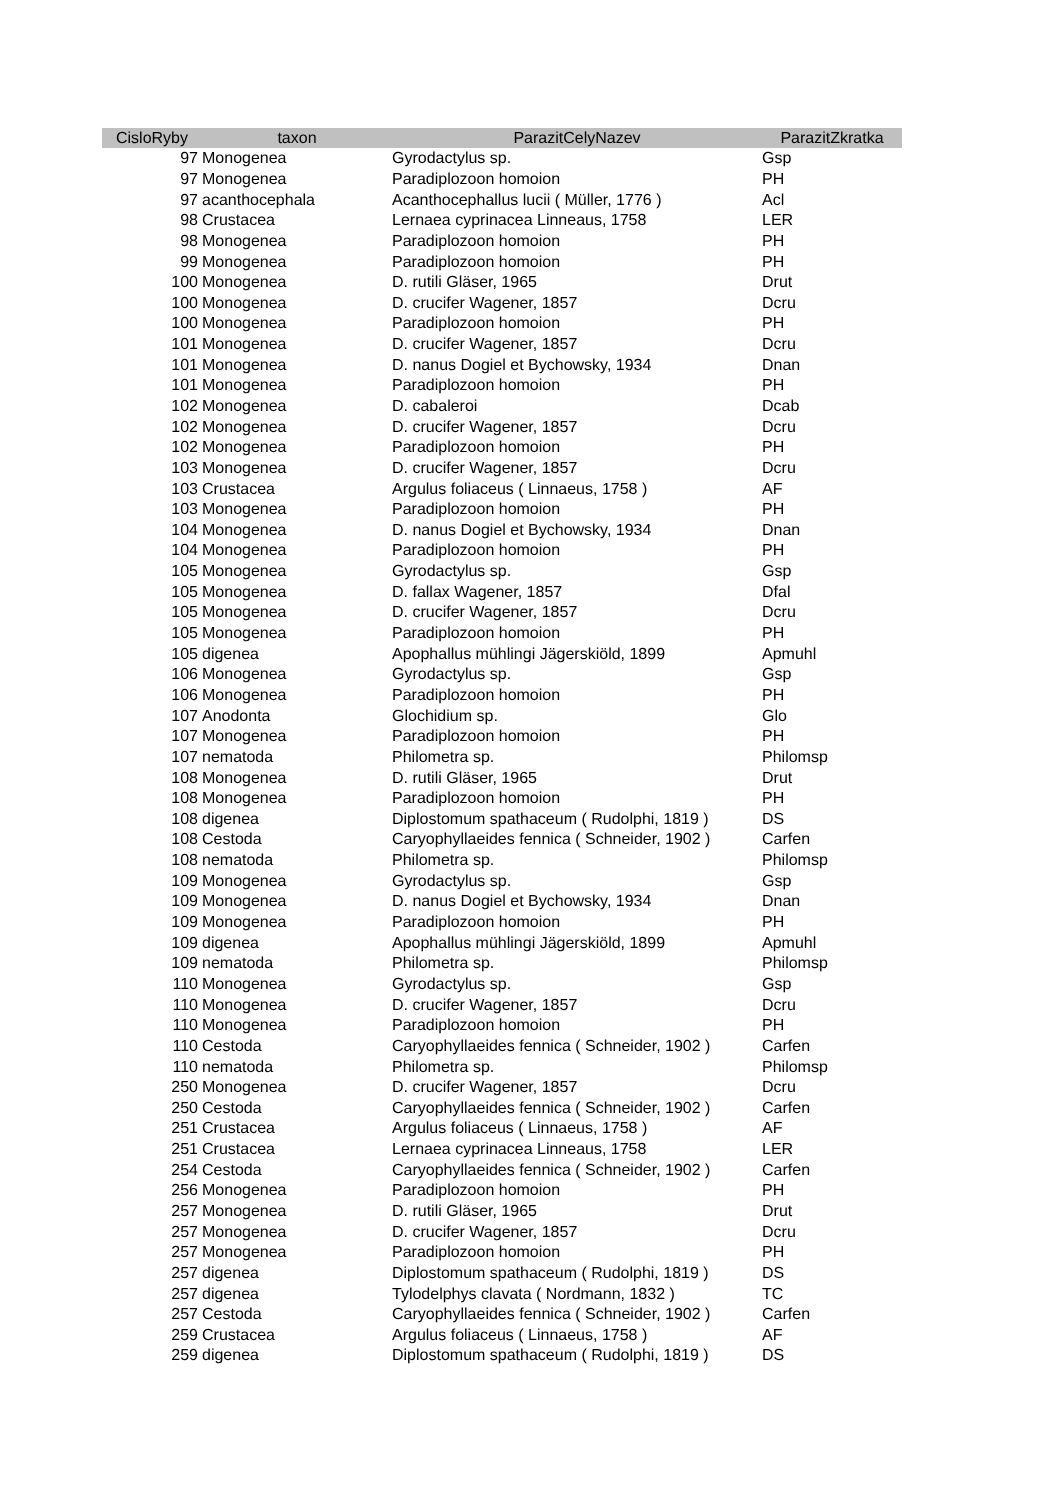| CisloRyby | taxon | ParazitCelyNazev | ParazitZkratka |
| --- | --- | --- | --- |
| 97 | Monogenea | Gyrodactylus sp. | Gsp |
| 97 | Monogenea | Paradiplozoon homoion | PH |
| 97 | acanthocephala | Acanthocephallus lucii ( Müller, 1776 ) | Acl |
| 98 | Crustacea | Lernaea cyprinacea Linneaus, 1758 | LER |
| 98 | Monogenea | Paradiplozoon homoion | PH |
| 99 | Monogenea | Paradiplozoon homoion | PH |
| 100 | Monogenea | D. rutili Gläser, 1965 | Drut |
| 100 | Monogenea | D. crucifer Wagener, 1857 | Dcru |
| 100 | Monogenea | Paradiplozoon homoion | PH |
| 101 | Monogenea | D. crucifer Wagener, 1857 | Dcru |
| 101 | Monogenea | D. nanus Dogiel et Bychowsky, 1934 | Dnan |
| 101 | Monogenea | Paradiplozoon homoion | PH |
| 102 | Monogenea | D. cabaleroi | Dcab |
| 102 | Monogenea | D. crucifer Wagener, 1857 | Dcru |
| 102 | Monogenea | Paradiplozoon homoion | PH |
| 103 | Monogenea | D. crucifer Wagener, 1857 | Dcru |
| 103 | Crustacea | Argulus foliaceus ( Linnaeus, 1758 ) | AF |
| 103 | Monogenea | Paradiplozoon homoion | PH |
| 104 | Monogenea | D. nanus Dogiel et Bychowsky, 1934 | Dnan |
| 104 | Monogenea | Paradiplozoon homoion | PH |
| 105 | Monogenea | Gyrodactylus sp. | Gsp |
| 105 | Monogenea | D. fallax Wagener, 1857 | Dfal |
| 105 | Monogenea | D. crucifer Wagener, 1857 | Dcru |
| 105 | Monogenea | Paradiplozoon homoion | PH |
| 105 | digenea | Apophallus mühlingi Jägerskiöld, 1899 | Apmuhl |
| 106 | Monogenea | Gyrodactylus sp. | Gsp |
| 106 | Monogenea | Paradiplozoon homoion | PH |
| 107 | Anodonta | Glochidium sp. | Glo |
| 107 | Monogenea | Paradiplozoon homoion | PH |
| 107 | nematoda | Philometra sp. | Philomsp |
| 108 | Monogenea | D. rutili Gläser, 1965 | Drut |
| 108 | Monogenea | Paradiplozoon homoion | PH |
| 108 | digenea | Diplostomum spathaceum ( Rudolphi, 1819 ) | DS |
| 108 | Cestoda | Caryophyllaeides fennica ( Schneider, 1902 ) | Carfen |
| 108 | nematoda | Philometra sp. | Philomsp |
| 109 | Monogenea | Gyrodactylus sp. | Gsp |
| 109 | Monogenea | D. nanus Dogiel et Bychowsky, 1934 | Dnan |
| 109 | Monogenea | Paradiplozoon homoion | PH |
| 109 | digenea | Apophallus mühlingi Jägerskiöld, 1899 | Apmuhl |
| 109 | nematoda | Philometra sp. | Philomsp |
| 110 | Monogenea | Gyrodactylus sp. | Gsp |
| 110 | Monogenea | D. crucifer Wagener, 1857 | Dcru |
| 110 | Monogenea | Paradiplozoon homoion | PH |
| 110 | Cestoda | Caryophyllaeides fennica ( Schneider, 1902 ) | Carfen |
| 110 | nematoda | Philometra sp. | Philomsp |
| 250 | Monogenea | D. crucifer Wagener, 1857 | Dcru |
| 250 | Cestoda | Caryophyllaeides fennica ( Schneider, 1902 ) | Carfen |
| 251 | Crustacea | Argulus foliaceus ( Linnaeus, 1758 ) | AF |
| 251 | Crustacea | Lernaea cyprinacea Linneaus, 1758 | LER |
| 254 | Cestoda | Caryophyllaeides fennica ( Schneider, 1902 ) | Carfen |
| 256 | Monogenea | Paradiplozoon homoion | PH |
| 257 | Monogenea | D. rutili Gläser, 1965 | Drut |
| 257 | Monogenea | D. crucifer Wagener, 1857 | Dcru |
| 257 | Monogenea | Paradiplozoon homoion | PH |
| 257 | digenea | Diplostomum spathaceum ( Rudolphi, 1819 ) | DS |
| 257 | digenea | Tylodelphys clavata ( Nordmann, 1832 ) | TC |
| 257 | Cestoda | Caryophyllaeides fennica ( Schneider, 1902 ) | Carfen |
| 259 | Crustacea | Argulus foliaceus ( Linnaeus, 1758 ) | AF |
| 259 | digenea | Diplostomum spathaceum ( Rudolphi, 1819 ) | DS |